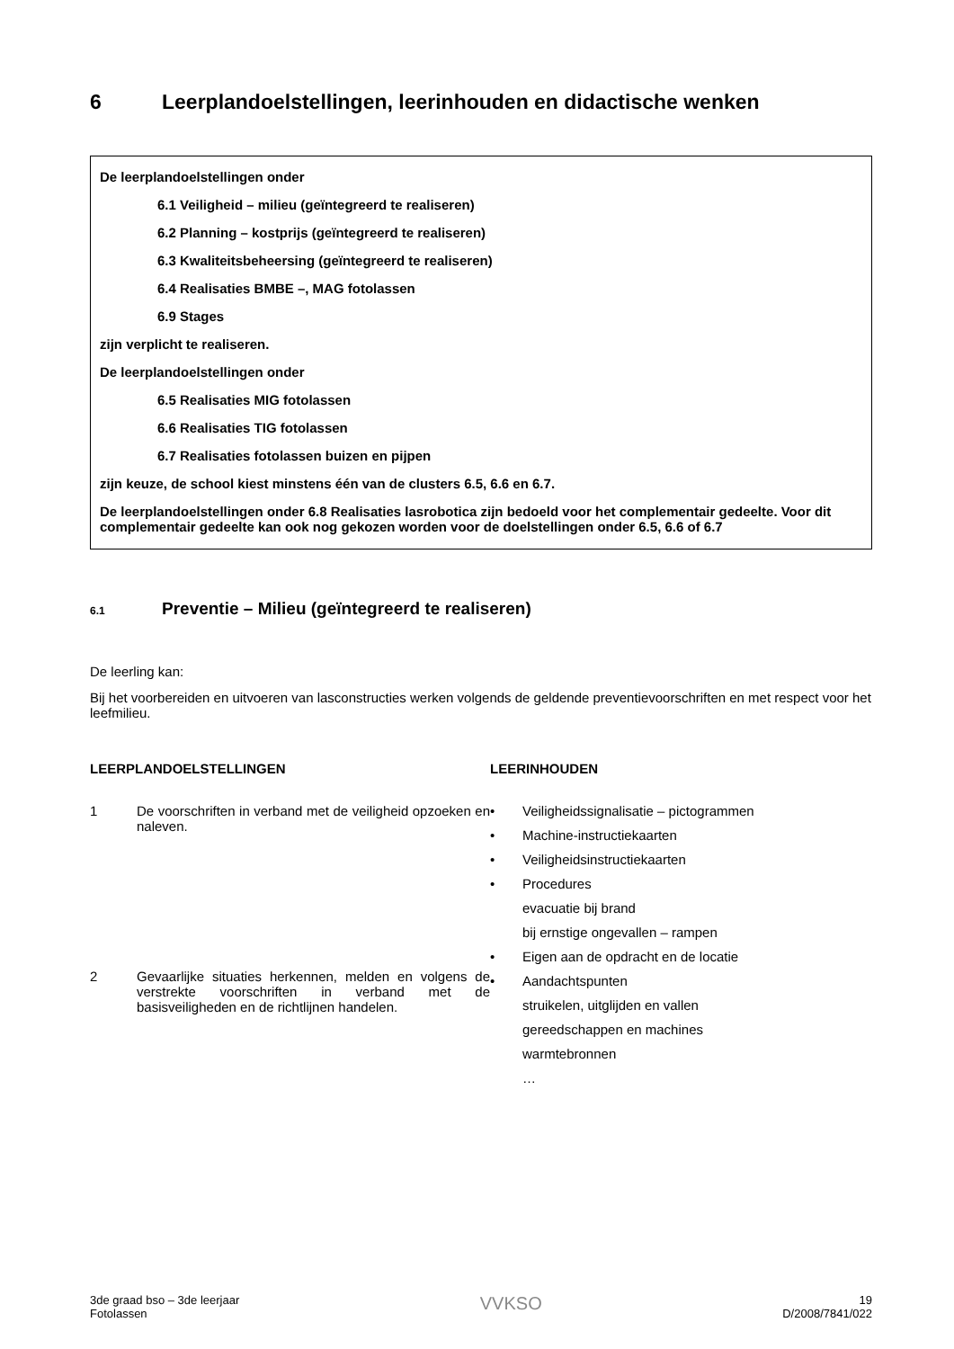6 Leerplandoelstellingen, leerinhouden en didactische wenken
De leerplandoelstellingen onder
6.1 Veiligheid – milieu (geïntegreerd te realiseren)
6.2 Planning – kostprijs (geïntegreerd te realiseren)
6.3 Kwaliteitsbeheersing (geïntegreerd te realiseren)
6.4 Realisaties BMBE –, MAG fotolassen
6.9 Stages
zijn verplicht te realiseren.
De leerplandoelstellingen onder
6.5 Realisaties MIG fotolassen
6.6 Realisaties TIG fotolassen
6.7 Realisaties fotolassen buizen en pijpen
zijn keuze, de school kiest minstens één van de clusters 6.5, 6.6 en 6.7.
De leerplandoelstellingen onder 6.8 Realisaties lasrobotica zijn bedoeld voor het complementair gedeelte. Voor dit complementair gedeelte kan ook nog gekozen worden voor de doelstellingen onder 6.5, 6.6 of 6.7
6.1 Preventie – Milieu (geïntegreerd te realiseren)
De leerling kan:
Bij het voorbereiden en uitvoeren van lasconstructies werken volgends de geldende preventievoorschriften en met respect voor het leefmilieu.
LEERPLANDOELSTELLINGEN
1 De voorschriften in verband met de veiligheid opzoeken en naleven.
2 Gevaarlijke situaties herkennen, melden en volgens de verstrekte voorschriften in verband met de basisveiligheden en de richtlijnen handelen.
LEERINHOUDEN
• Veiligheidssignalisatie – pictogrammen
• Machine-instructiekaarten
• Veiligheidsinstructiekaarten
• Procedures
evacuatie bij brand
bij ernstige ongevallen – rampen
• Eigen aan de opdracht en de locatie
• Aandachtspunten
struikelen, uitglijden en vallen
gereedschappen en machines
warmtebronnen
…
3de graad bso – 3de leerjaar
Fotolassen
VVKSO
19
D/2008/7841/022